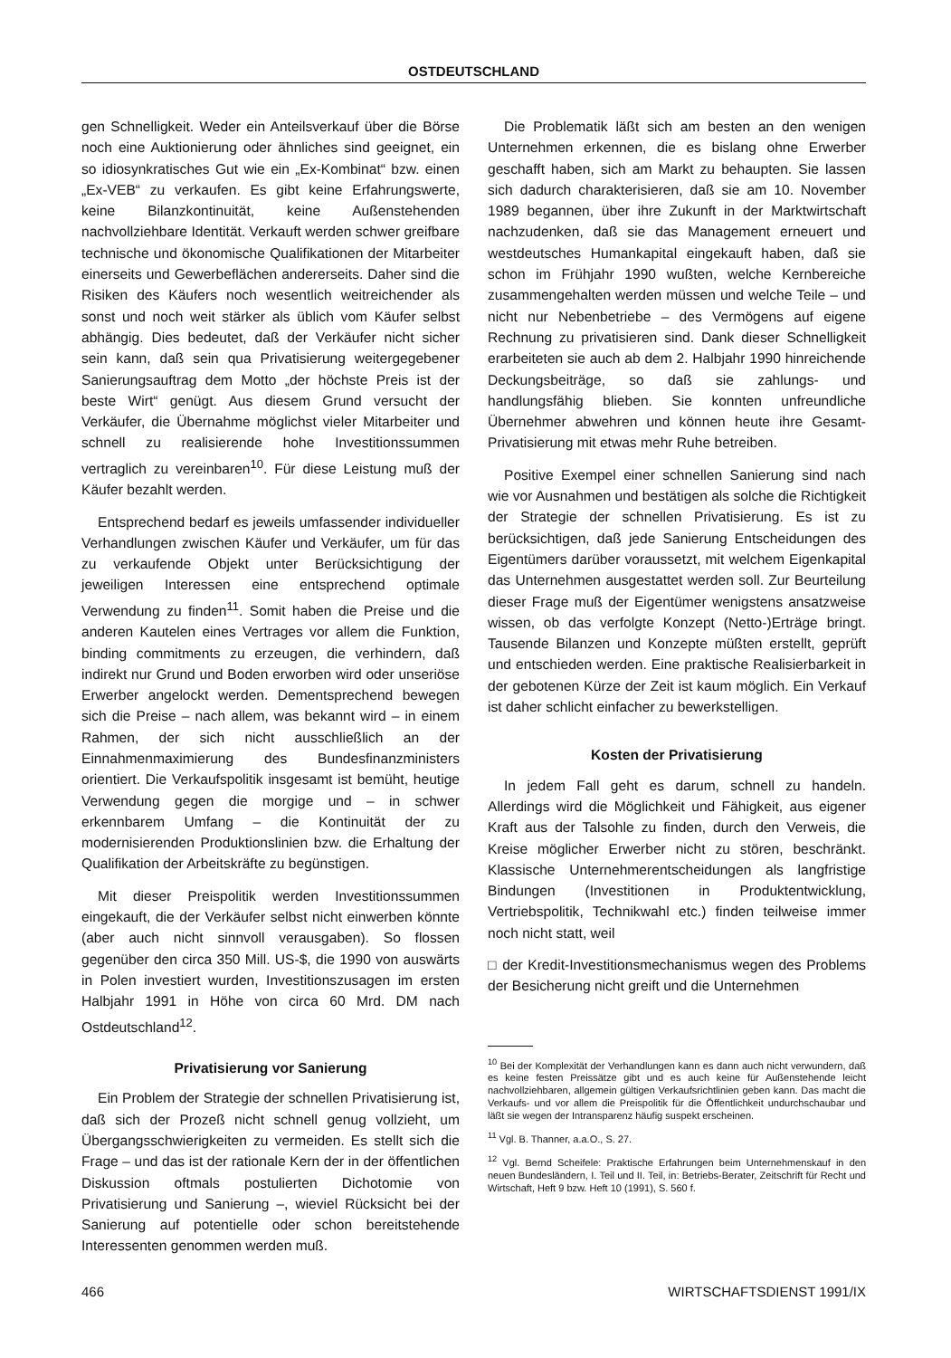OSTDEUTSCHLAND
gen Schnelligkeit. Weder ein Anteilsverkauf über die Börse noch eine Auktionierung oder ähnliches sind geeignet, ein so idiosynkratisches Gut wie ein „Ex-Kombinat“ bzw. einen „Ex-VEB“ zu verkaufen. Es gibt keine Erfahrungswerte, keine Bilanzkontinuität, keine Außenstehenden nachvollziehbare Identität. Verkauft werden schwer greifbare technische und ökonomische Qualifikationen der Mitarbeiter einerseits und Gewerbeflächen andererseits. Daher sind die Risiken des Käufers noch wesentlich weitreichender als sonst und noch weit stärker als üblich vom Käufer selbst abhängig. Dies bedeutet, daß der Verkäufer nicht sicher sein kann, daß sein qua Privatisierung weitergegebener Sanierungsauftrag dem Motto „der höchste Preis ist der beste Wirt“ genügt. Aus diesem Grund versucht der Verkäufer, die Übernahme möglichst vieler Mitarbeiter und schnell zu realisierende hohe Investitionssummen vertraglich zu vereinbaren<sup>10</sup>. Für diese Leistung muß der Käufer bezahlt werden.
Entsprechend bedarf es jeweils umfassender individueller Verhandlungen zwischen Käufer und Verkäufer, um für das zu verkaufende Objekt unter Berücksichtigung der jeweiligen Interessen eine entsprechend optimale Verwendung zu finden<sup>11</sup>. Somit haben die Preise und die anderen Kautelen eines Vertrages vor allem die Funktion, binding commitments zu erzeugen, die verhindern, daß indirekt nur Grund und Boden erworben wird oder unseriöse Erwerber angelockt werden. Dementsprechend bewegen sich die Preise – nach allem, was bekannt wird – in einem Rahmen, der sich nicht ausschließlich an der Einnahmenmaximierung des Bundesfinanzministers orientiert. Die Verkaufspolitik insgesamt ist bemüht, heutige Verwendung gegen die morgige und – in schwer erkennbarem Umfang – die Kontinuität der zu modernisierenden Produktionslinien bzw. die Erhaltung der Qualifikation der Arbeitskräfte zu begünstigen.
Mit dieser Preispolitik werden Investitionssummen eingekauft, die der Verkäufer selbst nicht einwerben könnte (aber auch nicht sinnvoll verausgaben). So flossen gegenüber den circa 350 Mill. US-$, die 1990 von auswärts in Polen investiert wurden, Investitionszusagen im ersten Halbjahr 1991 in Höhe von circa 60 Mrd. DM nach Ostdeutschland<sup>12</sup>.
Privatisierung vor Sanierung
Ein Problem der Strategie der schnellen Privatisierung ist, daß sich der Prozeß nicht schnell genug vollzieht, um Übergangsschwierigkeiten zu vermeiden. Es stellt sich die Frage – und das ist der rationale Kern der in der öffentlichen Diskussion oftmals postulierten Dichotomie von Privatisierung und Sanierung –, wieviel Rücksicht bei der Sanierung auf potentielle oder schon bereitstehende Interessenten genommen werden muß.
Die Problematik läßt sich am besten an den wenigen Unternehmen erkennen, die es bislang ohne Erwerber geschafft haben, sich am Markt zu behaupten. Sie lassen sich dadurch charakterisieren, daß sie am 10. November 1989 begannen, über ihre Zukunft in der Marktwirtschaft nachzudenken, daß sie das Management erneuert und westdeutsches Humankapital eingekauft haben, daß sie schon im Frühjahr 1990 wußten, welche Kernbereiche zusammengehalten werden müssen und welche Teile – und nicht nur Nebenbetriebe – des Vermögens auf eigene Rechnung zu privatisieren sind. Dank dieser Schnelligkeit erarbeiteten sie auch ab dem 2. Halbjahr 1990 hinreichende Deckungsbeiträge, so daß sie zahlungs- und handlungsfähig blieben. Sie konnten unfreundliche Übernehmer abwehren und können heute ihre Gesamt-Privatisierung mit etwas mehr Ruhe betreiben.
Positive Exempel einer schnellen Sanierung sind nach wie vor Ausnahmen und bestätigen als solche die Richtigkeit der Strategie der schnellen Privatisierung. Es ist zu berücksichtigen, daß jede Sanierung Entscheidungen des Eigentümers darüber voraussetzt, mit welchem Eigenkapital das Unternehmen ausgestattet werden soll. Zur Beurteilung dieser Frage muß der Eigentümer wenigstens ansatzweise wissen, ob das verfolgte Konzept (Netto-)Erträge bringt. Tausende Bilanzen und Konzepte müßten erstellt, geprüft und entschieden werden. Eine praktische Realisierbarkeit in der gebotenen Kürze der Zeit ist kaum möglich. Ein Verkauf ist daher schlicht einfacher zu bewerkstelligen.
Kosten der Privatisierung
In jedem Fall geht es darum, schnell zu handeln. Allerdings wird die Möglichkeit und Fähigkeit, aus eigener Kraft aus der Talsohle zu finden, durch den Verweis, die Kreise möglicher Erwerber nicht zu stören, beschränkt. Klassische Unternehmerentscheidungen als langfristige Bindungen (Investitionen in Produktentwicklung, Vertriebspolitik, Technikwahl etc.) finden teilweise immer noch nicht statt, weil
□ der Kredit-Investitionsmechanismus wegen des Problems der Besicherung nicht greift und die Unternehmen
<sup>10</sup> Bei der Komplexität der Verhandlungen kann es dann auch nicht verwundern, daß es keine festen Preissätze gibt und es auch keine für Außenstehende leicht nachvollziehbaren, allgemein gültigen Verkaufsrichtlinien geben kann. Das macht die Verkaufs- und vor allem die Preispolitik für die Öffentlichkeit undurchschaubar und läßt sie wegen der Intransparenz häufig suspekt erscheinen.
<sup>11</sup> Vgl. B. Thanner, a.a.O., S. 27.
<sup>12</sup> Vgl. Bernd Scheifele: Praktische Erfahrungen beim Unternehmenskauf in den neuen Bundesländern, I. Teil und II. Teil, in: Betriebs-Berater, Zeitschrift für Recht und Wirtschaft, Heft 9 bzw. Heft 10 (1991), S. 560 f.
466 WIRTSCHAFTSDIENST 1991/IX